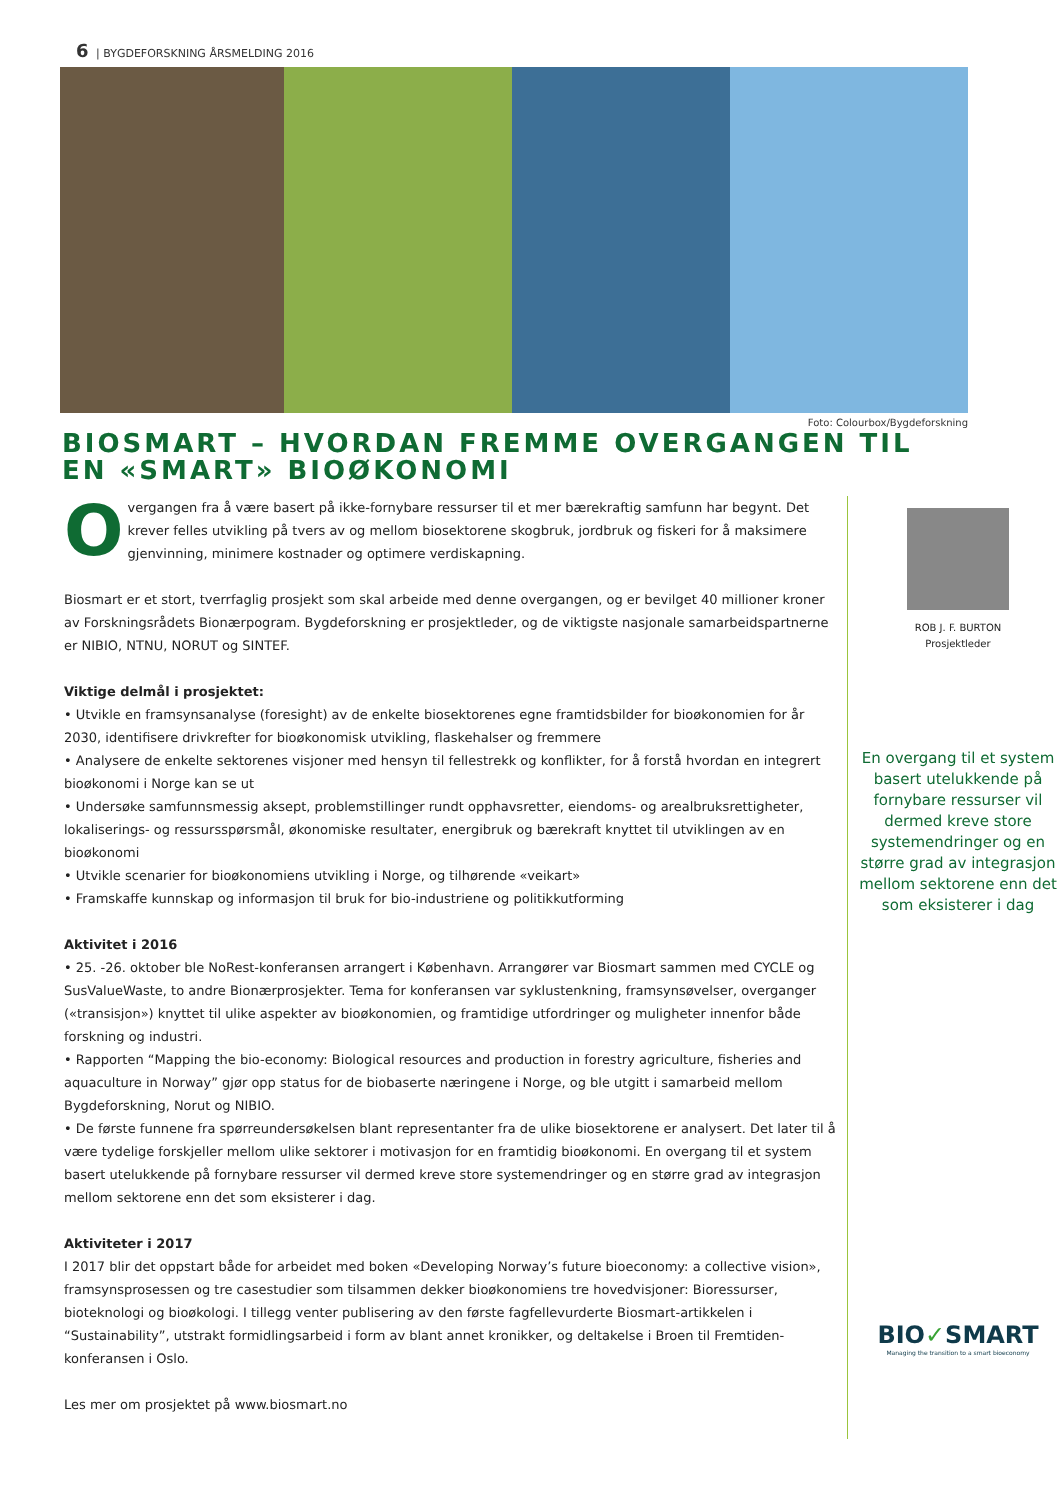6 | BYGDEFORSKNING ÅRSMELDING 2016
Foto: Colourbox/Bygdeforskning
BIOSMART – HVORDAN FREMME OVERGANGEN TIL
EN «SMART» BIOØKONOMI
Overgangen fra å være basert på ikke-fornybare ressurser til et mer bærekraftig samfunn har begynt. Det krever felles utvikling på tvers av og mellom biosektorene skogbruk, jordbruk og fiskeri for å maksimere gjenvinning, minimere kostnader og optimere verdiskapning.
Biosmart er et stort, tverrfaglig prosjekt som skal arbeide med denne overgangen, og er bevilget 40 millioner kroner av Forskningsrådets Bionærpogram. Bygdeforskning er prosjektleder, og de viktigste nasjonale samarbeidspartnerne er NIBIO, NTNU, NORUT og SINTEF.
Viktige delmål i prosjektet:
• Utvikle en framsynsanalyse (foresight) av de enkelte biosektorenes egne framtidsbilder for bioøkonomien for år 2030, identifisere drivkrefter for bioøkonomisk utvikling, flaskehalser og fremmere
• Analysere de enkelte sektorenes visjoner med hensyn til fellestrekk og konflikter, for å forstå hvordan en integrert bioøkonomi i Norge kan se ut
• Undersøke samfunnsmessig aksept, problemstillinger rundt opphavsretter, eiendoms- og arealbruksrettigheter, lokaliserings- og ressursspørsmål, økonomiske resultater, energibruk og bærekraft knyttet til utviklingen av en bioøkonomi
• Utvikle scenarier for bioøkonomiens utvikling i Norge, og tilhørende «veikart»
• Framskaffe kunnskap og informasjon til bruk for bio-industriene og politikkutforming
Aktivitet i 2016
• 25. -26. oktober ble NoRest-konferansen arrangert i København. Arrangører var Biosmart sammen med CYCLE og SusValueWaste, to andre Bionærprosjekter. Tema for konferansen var syklustenkning, framsynsøvelser, overganger («transisjon») knyttet til ulike aspekter av bioøkonomien, og framtidige utfordringer og muligheter innenfor både forskning og industri.
• Rapporten “Mapping the bio-economy: Biological resources and production in forestry agriculture, fisheries and aquaculture in Norway” gjør opp status for de biobaserte næringene i Norge, og ble utgitt i samarbeid mellom Bygdeforskning, Norut og NIBIO.
• De første funnene fra spørreundersøkelsen blant representanter fra de ulike biosektorene er analysert. Det later til å være tydelige forskjeller mellom ulike sektorer i motivasjon for en framtidig bioøkonomi. En overgang til et system basert utelukkende på fornybare ressurser vil dermed kreve store systemendringer og en større grad av integrasjon mellom sektorene enn det som eksisterer i dag.
Aktiviteter i 2017
I 2017 blir det oppstart både for arbeidet med boken «Developing Norway’s future bioeconomy: a collective vision», framsynsprosessen og tre casestudier som tilsammen dekker bioøkonomiens tre hovedvisjoner: Bioressurser, bioteknologi og bioøkologi. I tillegg venter publisering av den første fagfellevurderte Biosmart-artikkelen i “Sustainability”, utstrakt formidlingsarbeid i form av blant annet kronikker, og deltakelse i Broen til Fremtiden-konferansen i Oslo.
Les mer om prosjektet på www.biosmart.no
ROB J. F. BURTON
Prosjektleder
En overgang til et system basert utelukkende på fornybare ressurser vil dermed kreve store systemendringer og en større grad av integrasjon mellom sektorene enn det som eksisterer i dag
BIO✓SMART
Managing the transition to a smart bioeconomy